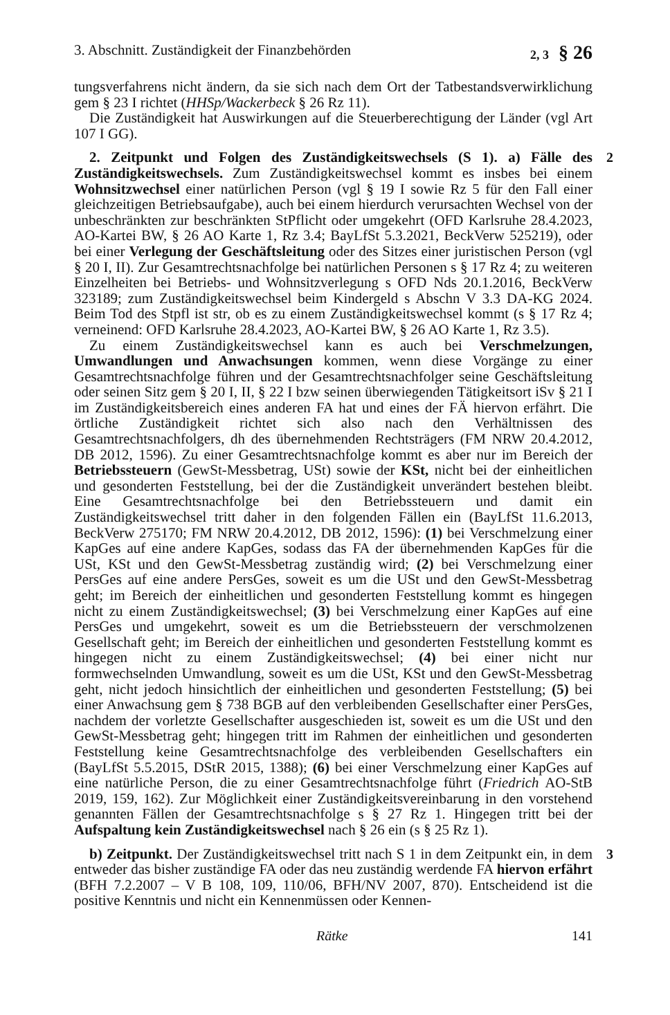3. Abschnitt. Zuständigkeit der Finanzbehörden 2, 3 § 26
tungsverfahrens nicht ändern, da sie sich nach dem Ort der Tatbestandsverwirklichung gem § 23 I richtet (HHSp/Wackerbeck § 26 Rz 11).
Die Zuständigkeit hat Auswirkungen auf die Steuerberechtigung der Länder (vgl Art 107 I GG).
2
2. Zeitpunkt und Folgen des Zuständigkeitswechsels (S 1). a) Fälle des Zuständigkeitswechsels. Zum Zuständigkeitswechsel kommt es insbes bei einem Wohnsitzwechsel einer natürlichen Person (vgl § 19 I sowie Rz 5 für den Fall einer gleichzeitigen Betriebsaufgabe), auch bei einem hierdurch verursachten Wechsel von der unbeschränkten zur beschränkten StPflicht oder umgekehrt (OFD Karlsruhe 28.4.2023, AO-Kartei BW, § 26 AO Karte 1, Rz 3.4; BayLfSt 5.3.2021, BeckVerw 525219), oder bei einer Verlegung der Geschäftsleitung oder des Sitzes einer juristischen Person (vgl § 20 I, II). Zur Gesamtrechtsnachfolge bei natürlichen Personen s § 17 Rz 4; zu weiteren Einzelheiten bei Betriebs- und Wohnsitzverlegung s OFD Nds 20.1.2016, BeckVerw 323189; zum Zuständigkeitswechsel beim Kindergeld s Abschn V 3.3 DA-KG 2024. Beim Tod des Stpfl ist str, ob es zu einem Zuständigkeitswechsel kommt (s § 17 Rz 4; verneinend: OFD Karlsruhe 28.4.2023, AO-Kartei BW, § 26 AO Karte 1, Rz 3.5).
Zu einem Zuständigkeitswechsel kann es auch bei Verschmelzungen, Umwandlungen und Anwachsungen kommen, wenn diese Vorgänge zu einer Gesamtrechtsnachfolge führen und der Gesamtrechtsnachfolger seine Geschäftsleitung oder seinen Sitz gem § 20 I, II, § 22 I bzw seinen überwiegenden Tätigkeitsort iSv § 21 I im Zuständigkeitsbereich eines anderen FA hat und eines der FÄ hiervon erfährt. Die örtliche Zuständigkeit richtet sich also nach den Verhältnissen des Gesamtrechtsnachfolgers, dh des übernehmenden Rechtsträgers (FM NRW 20.4.2012, DB 2012, 1596). Zu einer Gesamtrechtsnachfolge kommt es aber nur im Bereich der Betriebssteuern (GewSt-Messbetrag, USt) sowie der KSt, nicht bei der einheitlichen und gesonderten Feststellung, bei der die Zuständigkeit unverändert bestehen bleibt. Eine Gesamtrechtsnachfolge bei den Betriebssteuern und damit ein Zuständigkeitswechsel tritt daher in den folgenden Fällen ein (BayLfSt 11.6.2013, BeckVerw 275170; FM NRW 20.4.2012, DB 2012, 1596): (1) bei Verschmelzung einer KapGes auf eine andere KapGes, sodass das FA der übernehmenden KapGes für die USt, KSt und den GewSt-Messbetrag zuständig wird; (2) bei Verschmelzung einer PersGes auf eine andere PersGes, soweit es um die USt und den GewSt-Messbetrag geht; im Bereich der einheitlichen und gesonderten Feststellung kommt es hingegen nicht zu einem Zuständigkeitswechsel; (3) bei Verschmelzung einer KapGes auf eine PersGes und umgekehrt, soweit es um die Betriebssteuern der verschmolzenen Gesellschaft geht; im Bereich der einheitlichen und gesonderten Feststellung kommt es hingegen nicht zu einem Zuständigkeitswechsel; (4) bei einer nicht nur formwechselnden Umwandlung, soweit es um die USt, KSt und den GewSt-Messbetrag geht, nicht jedoch hinsichtlich der einheitlichen und gesonderten Feststellung; (5) bei einer Anwachsung gem § 738 BGB auf den verbleibenden Gesellschafter einer PersGes, nachdem der vorletzte Gesellschafter ausgeschieden ist, soweit es um die USt und den GewSt-Messbetrag geht; hingegen tritt im Rahmen der einheitlichen und gesonderten Feststellung keine Gesamtrechtsnachfolge des verbleibenden Gesellschafters ein (BayLfSt 5.5.2015, DStR 2015, 1388); (6) bei einer Verschmelzung einer KapGes auf eine natürliche Person, die zu einer Gesamtrechtsnachfolge führt (Friedrich AO-StB 2019, 159, 162). Zur Möglichkeit einer Zuständigkeitsvereinbarung in den vorstehend genannten Fällen der Gesamtrechtsnachfolge s § 27 Rz 1. Hingegen tritt bei der Aufspaltung kein Zuständigkeitswechsel nach § 26 ein (s § 25 Rz 1).
3
b) Zeitpunkt. Der Zuständigkeitswechsel tritt nach S 1 in dem Zeitpunkt ein, in dem entweder das bisher zuständige FA oder das neu zuständig werdende FA hiervon erfährt (BFH 7.2.2007 – V B 108, 109, 110/06, BFH/NV 2007, 870). Entscheidend ist die positive Kenntnis und nicht ein Kennenmüssen oder Kennen-
Rätke 141